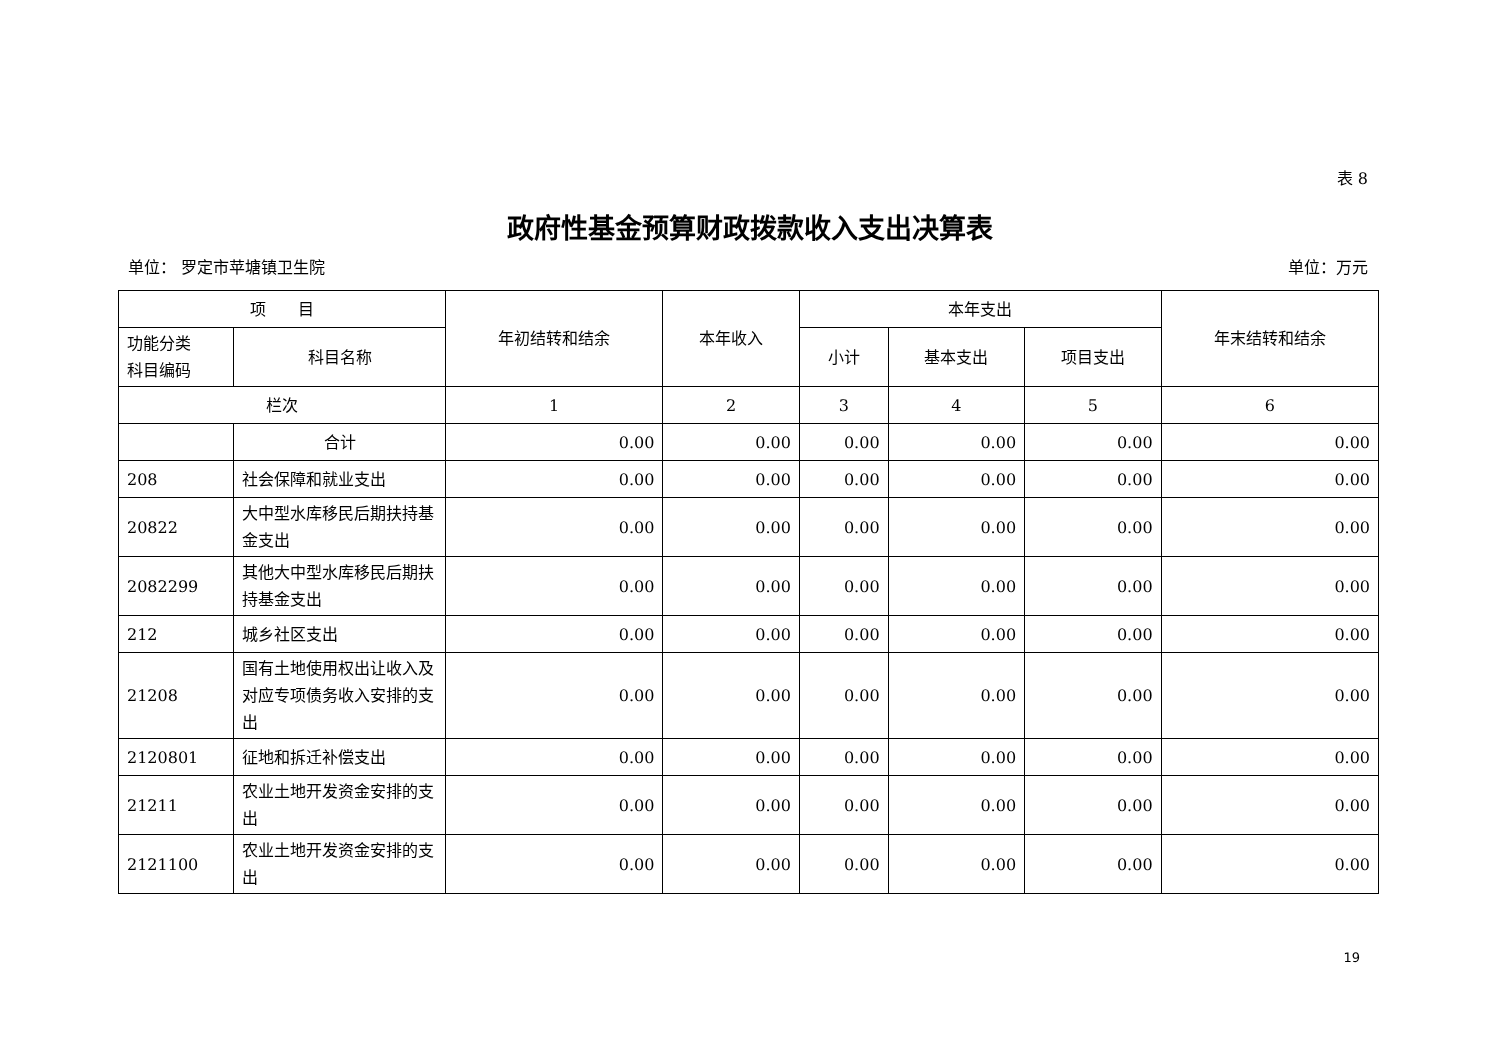表 8
政府性基金预算财政拨款收入支出决算表
单位： 罗定市苹塘镇卫生院 单位：万元
| 项 目 | | 年初结转和结余 | 本年收入 | 本年支出 | | | 年末结转和结余 |
| --- | --- | --- | --- | --- | --- | --- | --- |
| 功能分类 科目编码 | 科目名称 | | | 小计 | 基本支出 | 项目支出 | |
| 栏次 | | 1 | 2 | 3 | 4 | 5 | 6 |
| | 合计 | 0.00 | 0.00 | 0.00 | 0.00 | 0.00 | 0.00 |
| 208 | 社会保障和就业支出 | 0.00 | 0.00 | 0.00 | 0.00 | 0.00 | 0.00 |
| 20822 | 大中型水库移民后期扶持基金支出 | 0.00 | 0.00 | 0.00 | 0.00 | 0.00 | 0.00 |
| 2082299 | 其他大中型水库移民后期扶持基金支出 | 0.00 | 0.00 | 0.00 | 0.00 | 0.00 | 0.00 |
| 212 | 城乡社区支出 | 0.00 | 0.00 | 0.00 | 0.00 | 0.00 | 0.00 |
| 21208 | 国有土地使用权出让收入及对应专项债务收入安排的支出 | 0.00 | 0.00 | 0.00 | 0.00 | 0.00 | 0.00 |
| 2120801 | 征地和拆迁补偿支出 | 0.00 | 0.00 | 0.00 | 0.00 | 0.00 | 0.00 |
| 21211 | 农业土地开发资金安排的支出 | 0.00 | 0.00 | 0.00 | 0.00 | 0.00 | 0.00 |
| 2121100 | 农业土地开发资金安排的支出 | 0.00 | 0.00 | 0.00 | 0.00 | 0.00 | 0.00 |
19